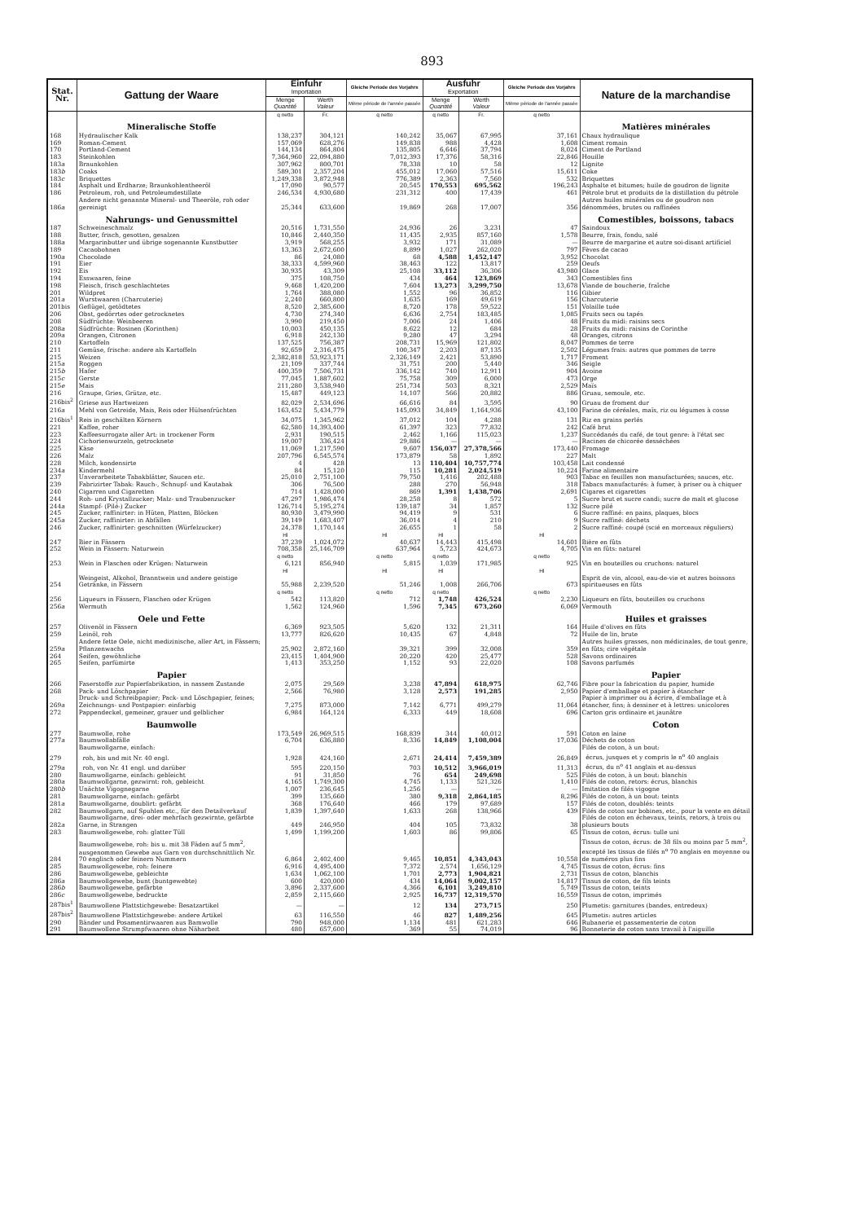893
| Stat. Nr. | Gattung der Waare | Einfuhr Importation | | Gleiche Periode des Vorjahrs | Ausfuhr Exportation | | Gleiche Periode des Vorjahrs | Nature de la marchandise |
| --- | --- | --- | --- | --- | --- | --- | --- | --- |
| | | Menge Quantité | Werth Valeur | Même période de l'année passée | Menge Quantité | Werth Valeur | Même période de l'année passée | |
| | | q netto | Fr. | q netto | q netto | Fr. | q netto | |
| | Mineralische Stoffe | | | | | | | Matières minérales |
| 168 | Hydraulischer Kalk | 138,237 | 304,121 | 140,242 | 35,067 | 67,995 | 37,161 | Chaux hydraulique |
| 169 | Roman-Cement | 157,069 | 628,276 | 149,838 | 988 | 4,428 | 1,608 | Ciment romain |
| 170 | Portland-Cement | 144,134 | 864,804 | 135,805 | 6,646 | 37,794 | 8,024 | Ciment de Portland |
| 183 | Steinkohlen | 7,364,960 | 22,094,880 | 7,012,393 | 17,376 | 58,316 | 22,846 | Houille |
| 183 a | Braunkohlen | 307,962 | 800,701 | 78,338 | 10 | 58 | 12 | Lignite |
| 183 b | Coaks | 589,301 | 2,357,204 | 455,012 | 17,060 | 57,516 | 15,611 | Coke |
| 183 c | Briquettes | 1,249,338 | 3,872,948 | 776,389 | 2,363 | 7,560 | 532 | Briquettes |
| 184 | Asphalt und Erdharze; Braunkohlentheeröl | 17,090 | 90,577 | 20,545 | 170,553 | 695,562 | 196,243 | Asphalte et bitumes; huile de goudron de lignite |
| 186 | Petroleum, roh, und Petroleumdestillate | 246,534 | 4,930,680 | 231,312 | 400 | 17,439 | 461 | Pétrole brut et produits de la distillation du pétrole |
| 186 a | Andere nicht genannte Mineral- und Theeröle, roh oder gereinigt | 25,344 | 633,600 | 19,869 | 268 | 17,007 | 356 | Autres huiles minérales ou de goudron non dénommées, brutes ou raffinées |
| | Nahrungs- und Genussmittel | | | | | | | Comestibles, boissons, tabacs |
| 187 | Schweineschmalz | 20,516 | 1,731,550 | 24,936 | 26 | 3,231 | 47 | Saindoux |
| 188 | Butter, frisch, gesotten, gesalzen | 10,846 | 2,440,350 | 11,435 | 2,935 | 857,160 | 1,578 | Beurre, frais, fondu, salé |
| 188 a | Margarinbutter und übrige sogenannte Kunstbutter | 3,919 | 568,255 | 3,932 | 171 | 31,089 | — | Beurre de margarine et autre soi-disant artificiel |
| 189 | Cacaobohnen | 13,363 | 2,672,600 | 8,899 | 1,027 | 262,020 | 797 | Fèves de cacao |
| 190 a | Chocolade | 86 | 24,080 | 68 | 4,588 | 1,452,147 | 3,952 | Chocolat |
| 191 | Eier | 38,333 | 4,599,960 | 38,463 | 122 | 13,817 | 259 | Oeufs |
| 192 | Eis | 30,935 | 43,309 | 25,108 | 33,112 | 36,306 | 43,980 | Glace |
| 194 | Esswaaren, feine | 375 | 108,750 | 434 | 464 | 123,869 | 343 | Comestibles fins |
| 198 | Fleisch, frisch geschlachtetes | 9,468 | 1,420,200 | 7,604 | 13,273 | 3,299,750 | 13,678 | Viande de boucherie, fraîche |
| 201 | Wildpret | 1,764 | 388,080 | 1,552 | 96 | 36,852 | 116 | Gibier |
| 201 a | Wurstwaaren (Charcuterie) | 2,240 | 660,800 | 1,635 | 169 | 49,619 | 156 | Charcuterie |
| 201bis | Geflügel, getödtetes | 8,520 | 2,385,600 | 8,720 | 178 | 59,522 | 151 | Volaille tuée |
| 206 | Obst, gedörrtes oder getrocknetes | 4,730 | 274,340 | 6,636 | 2,754 | 183,485 | 1,085 | Fruits secs ou tapés |
| 208 | Südfrüchte: Weinbeeren | 3,990 | 219,450 | 7,006 | 24 | 1,406 | 48 | Fruits du midi: raisins secs |
| 208 a | Südfrüchte: Rosinen (Korinthen) | 10,003 | 450,135 | 8,622 | 12 | 684 | 28 | Fruits du midi: raisins de Corinthe |
| 209 a | Orangen, Citronen | 6,918 | 242,130 | 9,280 | 47 | 3,294 | 48 | Oranges, citrons |
| 210 | Kartoffeln | 137,525 | 756,387 | 208,731 | 15,969 | 121,802 | 8,047 | Pommes de terre |
| 211 | Gemüse, frische: andere als Kartoffeln | 92,659 | 2,316,475 | 100,347 | 2,203 | 87,135 | 2,502 | Légumes frais: autres que pommes de terre |
| 215 | Weizen | 2,382,818 | 53,923,171 | 2,326,149 | 2,421 | 53,890 | 1,717 | Froment |
| 215 a | Roggen | 21,109 | 337,744 | 31,751 | 200 | 5,440 | 346 | Seigle |
| 215 b | Hafer | 400,359 | 7,506,731 | 336,142 | 740 | 12,911 | 904 | Avoine |
| 215 c | Gerste | 77,045 | 1,887,602 | 75,758 | 309 | 6,000 | 473 | Orge |
| 215 e | Mais | 211,280 | 3,538,940 | 251,734 | 503 | 8,321 | 2,529 | Maïs |
| 216 | Graupe, Gries, Grütze, etc. | 15,487 | 449,123 | 14,107 | 566 | 20,882 | 886 | Gruau, semoule, etc. |
| 216bis<sup>2</sup> | Griese aus Hartweizen | 82,029 | 2,534,696 | 66,616 | 84 | 3,595 | 90 | Gruau de froment dur |
| 216 a | Mehl von Getreide, Mais, Reis oder Hülsenfrüchten | 163,452 | 5,434,779 | 145,093 | 34,849 | 1,164,936 | 43,100 | Farine de céréales, maïs, riz ou légumes à cosse |
| 216bis<sup>1</sup> | Reis in geschälten Körnern | 34,075 | 1,345,962 | 37,012 | 104 | 4,288 | 131 | Riz en grains perlés |
| 221 | Kaffee, roher | 62,580 | 14,393,400 | 61,397 | 323 | 77,832 | 242 | Café brut |
| 223 | Kaffeesurrogate aller Art: in trockener Form | 2,931 | 190,515 | 2,462 | 1,166 | 115,023 | 1,237 | Succédanés du café, de tout genre: à l'état sec |
| 224 | Cichorienwurzeln, getrocknete | 19,007 | 336,424 | 29,886 | — | — | — | Racines de chicorée desséchées |
| 225 | Käse | 11,069 | 1,217,590 | 9,607 | 156,037 | 27,378,566 | 173,440 | Fromage |
| 226 | Malz | 207,796 | 6,545,574 | 173,879 | 58 | 1,892 | 227 | Malt |
| 228 | Milch, kondensirte | 4 | 428 | 13 | 110,404 | 10,757,774 | 103,458 | Lait condensé |
| 234 a | Kindermehl | 84 | 15,120 | 115 | 10,281 | 2,024,519 | 10,224 | Farine alimentaire |
| 237 | Unverarbeitete Tabakblätter, Saucen etc. | 25,010 | 2,751,100 | 79,750 | 1,416 | 202,488 | 903 | Tabac en feuilles non manufacturées; sauces, etc. |
| 239 | Fabrizirter Tabak: Rauch-, Schnupf- und Kautabak | 306 | 76,500 | 288 | 270 | 56,948 | 318 | Tabacs manufacturés: à fumer, à priser ou à chiquer |
| 240 | Cigarren und Cigaretten | 714 | 1,428,000 | 869 | 1,391 | 1,438,706 | 2,691 | Cigares et cigarettes |
| 244 | Roh- und Krystallzucker; Malz- und Traubenzucker | 47,297 | 1,986,474 | 28,258 | 8 | 572 | 5 | Sucre brut et sucre candi; sucre de malt et glucose |
| 244 a | Stampf- (Pilé-) Zucker | 126,714 | 5,195,274 | 139,187 | 34 | 1,857 | 132 | Sucre pilé |
| 245 | Zucker, raffinirter: in Hüten, Platten, Blöcken | 80,930 | 3,479,990 | 94,419 | 9 | 531 | 6 | Sucre raffiné: en pains, plaques, blocs |
| 245 a | Zucker, raffinirter: in Abfällen | 39,149 | 1,683,407 | 36,014 | 4 | 210 | 9 | Sucre raffiné: déchets |
| 246 | Zucker, raffinirter: geschnitten (Würfelzucker) | 24,378 | 1,170,144 | 26,655 | 1 | 58 | 2 | Sucre raffiné: coupé (scié en morceaux réguliers) |
| | | Hl | | Hl | Hl | | Hl | |
| 247 | Bier in Fässern | 37,239 | 1,024,072 | 40,637 | 14,443 | 415,498 | 14,601 | Bière en fûts |
| 252 | Wein in Fässern: Naturwein | 708,358 | 25,146,709 | 637,964 | 5,723 | 424,673 | 4,705 | Vin en fûts: naturel |
| | | q netto | | q netto | q netto | | q netto | |
| 253 | Wein in Flaschen oder Krügen: Naturwein | 6,121 | 856,940 | 5,815 | 1,039 | 171,985 | 925 | Vin en bouteilles ou cruchons: naturel |
| | | Hl | | Hl | Hl | | Hl | |
| 254 | Weingeist, Alkohol, Branntwein und andere geistige Getränke, in Fässern | 55,988 | 2,239,520 | 51,246 | 1,008 | 266,706 | 673 | Esprit de vin, alcool, eau-de-vie et autres boissons spiritueuses en fûts |
| | | q netto | | q netto | q netto | | q netto | |
| 256 | Liqueurs in Fässern, Flaschen oder Krügen | 542 | 113,820 | 712 | 1,748 | 426,524 | 2,230 | Liqueurs en fûts, bouteilles ou cruchons |
| 256 a | Wermuth | 1,562 | 124,960 | 1,596 | 7,345 | 673,260 | 6,069 | Vermouth |
| | Oele und Fette | | | | | | | Huiles et graisses |
| 257 | Olivenöl in Fässern | 6,369 | 923,505 | 5,620 | 132 | 21,311 | 164 | Huile d'olives en fûts |
| 259 | Leinöl, roh | 13,777 | 826,620 | 10,435 | 67 | 4,848 | 72 | Huile de lin, brute |
| 259 a | Andere fette Oele, nicht medizinische, aller Art, in Fässern; Pflanzenwachs | 25,902 | 2,872,160 | 39,321 | 399 | 32,008 | 359 | Autres huiles grasses, non médicinales, de tout genre, en fûts; cire végétale |
| 264 | Seifen, gewöhnliche | 23,415 | 1,404,900 | 20,220 | 420 | 25,477 | 528 | Savons ordinaires |
| 265 | Seifen, parfümirte | 1,413 | 353,250 | 1,152 | 93 | 22,020 | 108 | Savons parfumés |
| | Papier | | | | | | | Papier |
| 266 | Faserstoffe zur Papierfabrikation, in nassem Zustande | 2,075 | 29,569 | 3,238 | 47,894 | 618,975 | 62,746 | Fibre pour la fabrication du papier, humide |
| 268 | Pack- und Löschpapier | 2,566 | 76,980 | 3,128 | 2,573 | 191,285 | 2,950 | Papier d'emballage et papier à étancher |
| 269 a | Druck- und Schreibpapier; Pack- und Löschpapier, feines; Zeichnungs- und Postpapier: einfarbig | 7,275 | 873,000 | 7,142 | 6,771 | 499,279 | 11,064 | Papier à imprimer ou à écrire, d'emballage et à étancher, fins; à dessiner et à lettres: unicolores |
| 272 | Pappendeckel, gemeiner, grauer und gelblicher | 6,984 | 164,124 | 6,333 | 449 | 18,608 | 696 | Carton gris ordinaire et jaunâtre |
| | Baumwolle | | | | | | | Coton |
| 277 | Baumwolle, rohe | 173,549 | 26,969,515 | 168,839 | 344 | 40,012 | 591 | Coton en laine |
| 277 a | Baumwollabfälle | 6,704 | 636,880 | 8,336 | 14,849 | 1,108,004 | 17,036 | Déchets de coton |
| | Baumwollgarne, einfach: | | | | | | | Filés de coton, à un bout: |
| 279 | roh, bis und mit Nr. 40 engl. | 1,928 | 424,160 | 2,671 | 24,414 | 7,459,389 | 26,849 | écrus, jusques et y compris le n<sup>o</sup> 40 anglais |
| 279 a | roh, von Nr. 41 engl. und darüber | 595 | 220,150 | 703 | 10,512 | 3,966,019 | 11,313 | écrus, du n<sup>o</sup> 41 anglais et au-dessus |
| 280 | Baumwollgarne, einfach: gebleicht | 91 | 31,850 | 76 | 654 | 249,698 | 525 | Filés de coton, à un bout: blanchis |
| 280 a | Baumwollgarne, gezwirnt: roh, gebleicht | 4,165 | 1,749,300 | 4,745 | 1,133 | 521,326 | 1,410 | Filés de coton, retors: écrus, blanchis |
| 280 b | Unächte Vigognegarne | 1,007 | 236,645 | 1,256 | — | — | — | Imitation de filés vigogne |
| 281 | Baumwollgarne, einfach: gefärbt | 399 | 135,660 | 380 | 9,318 | 2,864,185 | 8,296 | Filés de coton, à un bout: teints |
| 281 a | Baumwollgarne, doublirt: gefärbt | 368 | 176,640 | 466 | 179 | 97,689 | 157 | Filés de coton, doublés: teints |
| 282 | Baumwollgarn, auf Spuhlen etc., für den Detailverkauf | 1,839 | 1,397,640 | 1,633 | 268 | 138,966 | 439 | Filés de coton sur bobines, etc., pour la vente en détail |
| 282 a | Baumwollgarne, drei- oder mehrfach gezwirnte, gefärbte Garne, in Strangen | 449 | 246,950 | 404 | 105 | 73,832 | 38 | Filés de coton en échevaux, teints, retors, à trois ou plusieurs bouts |
| 283 | Baumwollgewebe, roh: glatter Tüll | 1,499 | 1,199,200 | 1,603 | 86 | 99,806 | 65 | Tissus de coton, écrus: tulle uni |
| 284 | Baumwollgewebe, roh: bis u. mit 38 Fäden auf 5 mm<sup>2</sup>, ausgenommen Gewebe aus Garn von durchschnittlich Nr. 70 englisch oder feinern Nummern | 6,864 | 2,402,400 | 9,465 | 10,851 | 4,343,043 | 10,558 | Tissus de coton, écrus: de 38 fils ou moins par 5 mm<sup>2</sup>, excepté les tissus de filés n<sup>o</sup> 70 anglais en moyenne ou de numéros plus fins |
| 285 | Baumwollgewebe, roh: feinere | 6,916 | 4,495,400 | 7,372 | 2,574 | 1,656,129 | 4,745 | Tissus de coton, écrus: fins |
| 286 | Baumwollgewebe, gebleichte | 1,634 | 1,062,100 | 1,701 | 2,773 | 1,904,821 | 2,731 | Tissus de coton, blanchis |
| 286 a | Baumwollgewebe, bunt (buntgewebte) | 600 | 420,000 | 434 | 14,064 | 9,002,157 | 14,817 | Tissus de coton, de fils teints |
| 286 b | Baumwollgewebe, gefärbte | 3,896 | 2,337,600 | 4,366 | 6,101 | 3,249,810 | 5,749 | Tissus de coton, teints |
| 286 c | Baumwollgewebe, bedruckte | 2,859 | 2,115,660 | 2,925 | 16,737 | 12,319,570 | 16,559 | Tissus de coton, imprimés |
| 287bis<sup>1</sup> | Baumwollene Plattstichgewebe: Besatzartikel | — | — | 12 | 134 | 273,715 | 250 | Plumetis: garnitures (bandes, entredeux) |
| 287bis<sup>2</sup> | Baumwollene Plattstichgewebe: andere Artikel | 63 | 116,550 | 46 | 827 | 1,489,256 | 645 | Plumetis: autres articles |
| 290 | Bänder und Posamentirwaaren aus Bamwolle | 790 | 948,000 | 1,134 | 481 | 621,283 | 646 | Rubanerie et passementerie de coton |
| 291 | Baumwollene Strumpfwaaren ohne Näharbeit | 480 | 657,600 | 369 | 55 | 74,019 | 96 | Bonneterie de coton sans travail à l'aiguille |